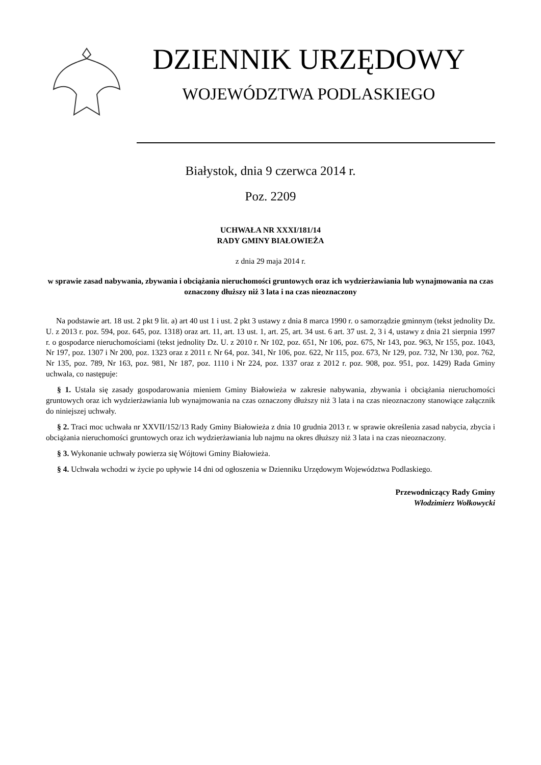DZIENNIK URZĘDOWY
WOJEWÓDZTWA PODLASKIEGO
Białystok, dnia 9 czerwca 2014 r.
Poz. 2209
UCHWAŁA NR XXXI/181/14
RADY GMINY BIAŁOWIEŻA
z dnia 29 maja 2014 r.
w sprawie zasad nabywania, zbywania i obciążania nieruchomości gruntowych oraz ich wydzierżawiania lub wynajmowania na czas oznaczony dłuższy niż 3 lata i na czas nieoznaczony
Na podstawie art. 18 ust. 2 pkt 9 lit. a) art 40 ust 1 i ust. 2 pkt 3 ustawy z dnia 8 marca 1990 r. o samorządzie gminnym (tekst jednolity Dz. U. z 2013 r. poz. 594, poz. 645, poz. 1318) oraz art. 11, art. 13 ust. 1, art. 25, art. 34 ust. 6 art. 37 ust. 2, 3 i 4, ustawy z dnia 21 sierpnia 1997 r. o gospodarce nieruchomościami (tekst jednolity Dz. U. z 2010 r. Nr 102, poz. 651, Nr 106, poz. 675, Nr 143, poz. 963, Nr 155, poz. 1043, Nr 197, poz. 1307 i Nr 200, poz. 1323 oraz z 2011 r. Nr 64, poz. 341, Nr 106, poz. 622, Nr 115, poz. 673, Nr 129, poz. 732, Nr 130, poz. 762, Nr 135, poz. 789, Nr 163, poz. 981, Nr 187, poz. 1110 i Nr 224, poz. 1337 oraz z 2012 r. poz. 908, poz. 951, poz. 1429) Rada Gminy uchwala, co następuje:
§ 1. Ustala się zasady gospodarowania mieniem Gminy Białowieża w zakresie nabywania, zbywania i obciążania nieruchomości gruntowych oraz ich wydzierżawiania lub wynajmowania na czas oznaczony dłuższy niż 3 lata i na czas nieoznaczony stanowiące załącznik do niniejszej uchwały.
§ 2. Traci moc uchwała nr XXVII/152/13 Rady Gminy Białowieża z dnia 10 grudnia 2013 r. w sprawie określenia zasad nabycia, zbycia i obciążania nieruchomości gruntowych oraz ich wydzierżawiania lub najmu na okres dłuższy niż 3 lata i na czas nieoznaczony.
§ 3. Wykonanie uchwały powierza się Wójtowi Gminy Białowieża.
§ 4. Uchwała wchodzi w życie po upływie 14 dni od ogłoszenia w Dzienniku Urzędowym Województwa Podlaskiego.
Przewodniczący Rady Gminy
Włodzimierz Wołkowycki